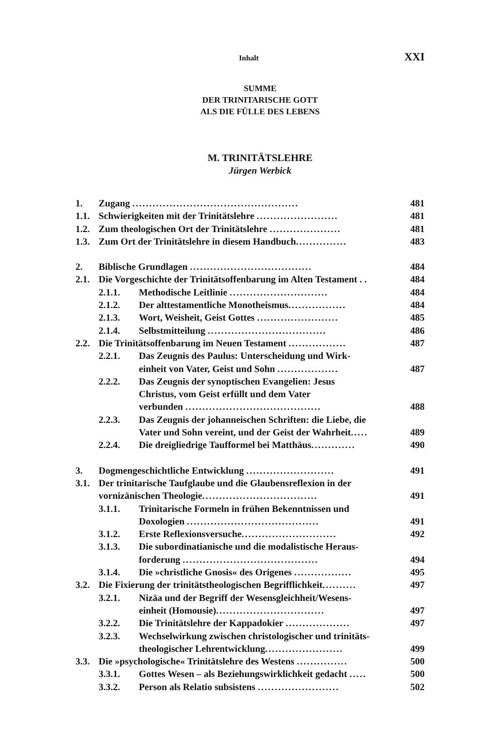Inhalt XXI
SUMME
DER TRINITARISCHE GOTT
ALS DIE FÜLLE DES LEBENS
M. TRINITÄTSLEHRE
Jürgen Werbick
| 1. | Zugang ................................................. | | 481 |
| 1.1. | Schwierigkeiten mit der Trinitätslehre ........................ | | 481 |
| 1.2. | Zum theologischen Ort der Trinitätslehre ..................... | | 481 |
| 1.3. | Zum Ort der Trinitätslehre in diesem Handbuch ............... | | 483 |
| 2. | Biblische Grundlagen .................................... | | 484 |
| 2.1. | Die Vorgeschichte der Trinitätsoffenbarung im Alten Testament . . | | 484 |
| | 2.1.1. | Methodische Leitlinie ............................. | 484 |
| | 2.1.2. | Der alttestamentliche Monotheismus ................. | 484 |
| | 2.1.3. | Wort, Weisheit, Geist Gottes ........................ | 485 |
| | 2.1.4. | Selbstmitteilung ................................... | 486 |
| 2.2. | Die Trinitätsoffenbarung im Neuen Testament ................. | | 487 |
| | 2.2.1. | Das Zeugnis des Paulus: Unterscheidung und Wirk- einheit von Vater, Geist und Sohn .................. | 487 |
| | 2.2.2. | Das Zeugnis der synoptischen Evangelien: Jesus Christus, vom Geist erfüllt und dem Vater verbunden ........................................ | 488 |
| | 2.2.3. | Das Zeugnis der johanneischen Schriften: die Liebe, die Vater und Sohn vereint, und der Geist der Wahrheit ..... | 489 |
| | 2.2.4. | Die dreigliedrige Taufformel bei Matthäus ............. | 490 |
| 3. | Dogmengeschichtliche Entwicklung .......................... | | 491 |
| 3.1. | Der trinitarische Taufglaube und die Glaubensreflexion in der vornizänischen Theologie .................................. | | 491 |
| | 3.1.1. | Trinitarische Formeln in frühen Bekenntnissen und Doxologien ....................................... | 491 |
| | 3.1.2. | Erste Reflexionsversuche ............................ | 492 |
| | 3.1.3. | Die subordinatianische und die modalistische Heraus- forderung ........................................ | 494 |
| | 3.1.4. | Die »christliche Gnosis« des Origenes ................. | 495 |
| 3.2. | Die Fixierung der trinitätstheologischen Begrifflichkeit .......... | | 497 |
| | 3.2.1. | Nizäa und der Begriff der Wesensgleichheit/Wesens- einheit (Homousie) ................................ | 497 |
| | 3.2.2. | Die Trinitätslehre der Kappadokier ................... | 497 |
| | 3.2.3. | Wechselwirkung zwischen christologischer und trinitäts- theologischer Lehrentwicklung ....................... | 499 |
| 3.3. | Die »psychologische« Trinitätslehre des Westens ............... | | 500 |
| | 3.3.1. | Gottes Wesen – als Beziehungswirklichkeit gedacht ..... | 500 |
| | 3.3.2. | Person als Relatio subsistens ........................ | 502 |